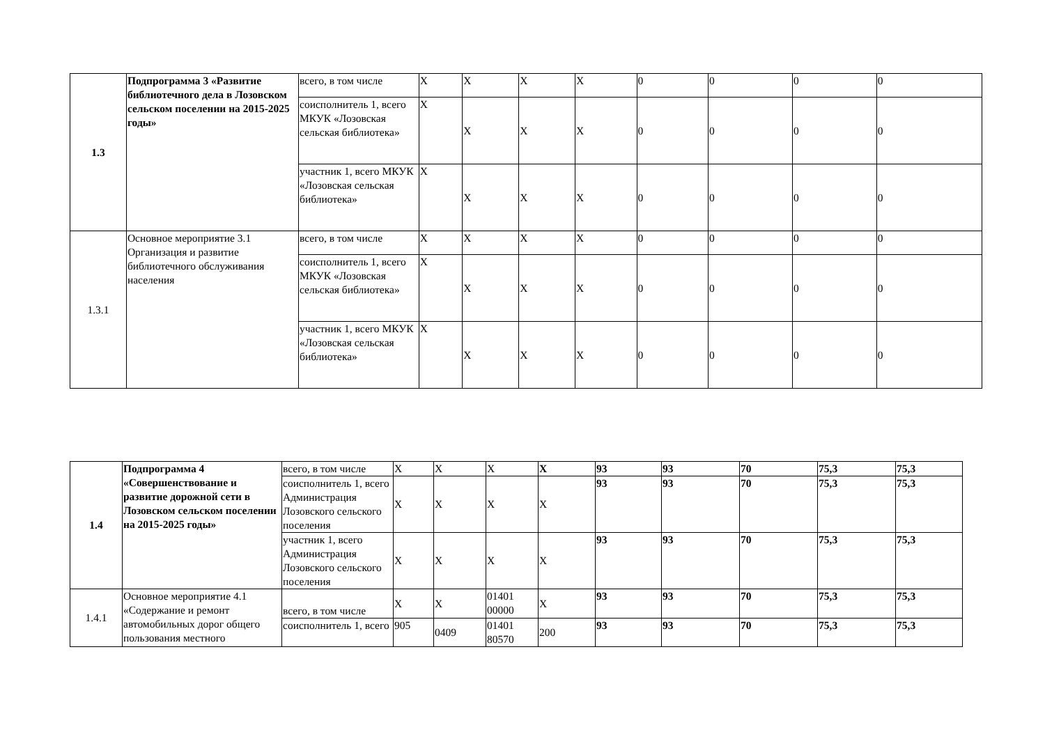| 1.3 | Подпрограмма 3 «Развитие библиотечного дела в Лозовском сельском поселении на 2015-2025 годы» | всего, в том числе | X | X | X | X | 0 | 0 | 0 | 0 |
| | | соисполнитель 1, всего МКУК «Лозовская сельская библиотека» | X | X | X | X | 0 | 0 | 0 | 0 |
| | | участник 1, всего МКУК «Лозовская сельская библиотека» | X | X | X | X | 0 | 0 | 0 | 0 |
| 1.3.1 | Основное мероприятие 3.1 Организация и развитие библиотечного обслуживания населения | всего, в том числе | X | X | X | X | 0 | 0 | 0 | 0 |
| | | соисполнитель 1, всего МКУК «Лозовская сельская библиотека» | X | X | X | X | 0 | 0 | 0 | 0 |
| | | участник 1, всего МКУК «Лозовская сельская библиотека» | X | X | X | X | 0 | 0 | 0 | 0 |
| 1.4 | Подпрограмма 4 «Совершенствование и развитие дорожной сети в Лозовском сельском поселении на 2015-2025 годы» | всего, в том числе | X | X | X | X | 93 | 93 | 70 | 75,3 | 75,3 |
| | | соисполнитель 1, всего Администрация Лозовского сельского поселения | X | X | X | X | 93 | 93 | 70 | 75,3 | 75,3 |
| | | участник 1, всего Администрация Лозовского сельского поселения | X | X | X | X | 93 | 93 | 70 | 75,3 | 75,3 |
| 1.4.1 | Основное мероприятие 4.1 «Содержание и ремонт автомобильных дорог общего пользования местного | всего, в том числе | X | X | 01401 00000 | X | 93 | 93 | 70 | 75,3 | 75,3 |
| | | соисполнитель 1, всего | 905 | 0409 | 01401 80570 | 200 | 93 | 93 | 70 | 75,3 | 75,3 |